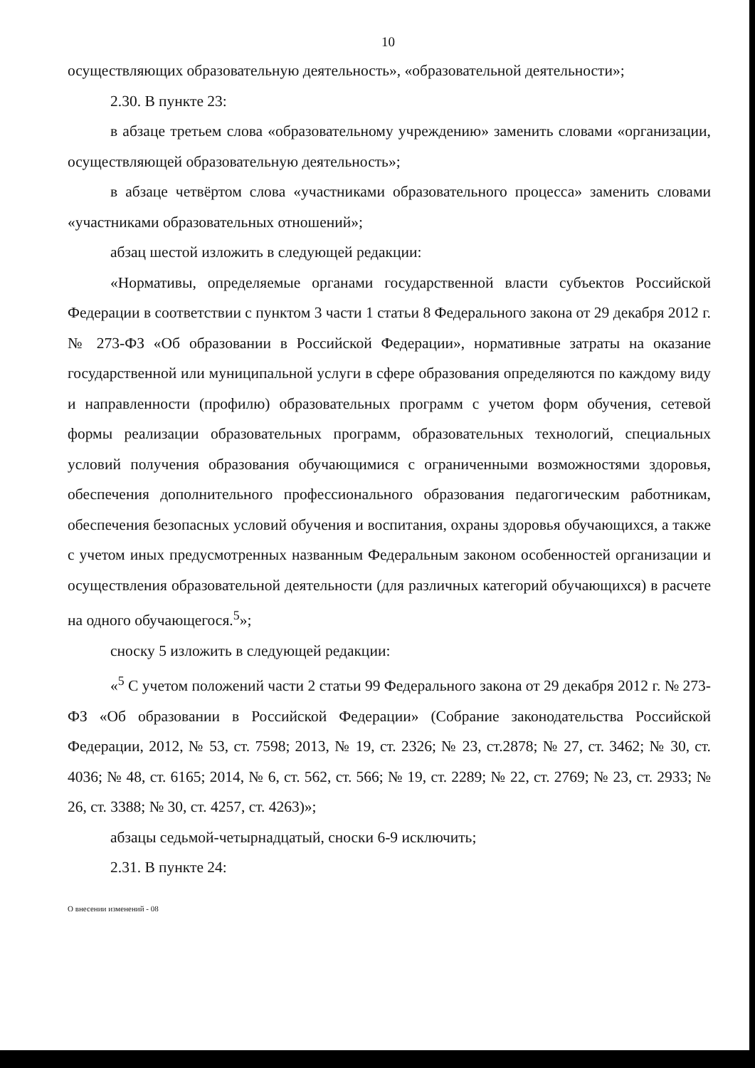10
осуществляющих образовательную деятельность», «образовательной деятельности»;
2.30. В пункте 23:
в абзаце третьем слова «образовательному учреждению» заменить словами «организации, осуществляющей образовательную деятельность»;
в абзаце четвёртом слова «участниками образовательного процесса» заменить словами «участниками образовательных отношений»;
абзац шестой изложить в следующей редакции:
«Нормативы, определяемые органами государственной власти субъектов Российской Федерации в соответствии с пунктом 3 части 1 статьи 8 Федерального закона от 29 декабря 2012 г. № 273-ФЗ «Об образовании в Российской Федерации», нормативные затраты на оказание государственной или муниципальной услуги в сфере образования определяются по каждому виду и направленности (профилю) образовательных программ с учетом форм обучения, сетевой формы реализации образовательных программ, образовательных технологий, специальных условий получения образования обучающимися с ограниченными возможностями здоровья, обеспечения дополнительного профессионального образования педагогическим работникам, обеспечения безопасных условий обучения и воспитания, охраны здоровья обучающихся, а также с учетом иных предусмотренных названным Федеральным законом особенностей организации и осуществления образовательной деятельности (для различных категорий обучающихся) в расчете на одного обучающегося.<sup>5</sup>»;
сноску 5 изложить в следующей редакции:
«<sup>5</sup> С учетом положений части 2 статьи 99 Федерального закона от 29 декабря 2012 г. № 273-ФЗ «Об образовании в Российской Федерации» (Собрание законодательства Российской Федерации, 2012, № 53, ст. 7598; 2013, № 19, ст. 2326; № 23, ст.2878; № 27, ст. 3462; № 30, ст. 4036; № 48, ст. 6165; 2014, № 6, ст. 562, ст. 566; № 19, ст. 2289; № 22, ст. 2769; № 23, ст. 2933; № 26, ст. 3388; № 30, ст. 4257, ст. 4263)»;
абзацы седьмой-четырнадцатый, сноски 6-9 исключить;
2.31. В пункте 24:
О внесении изменений - 08